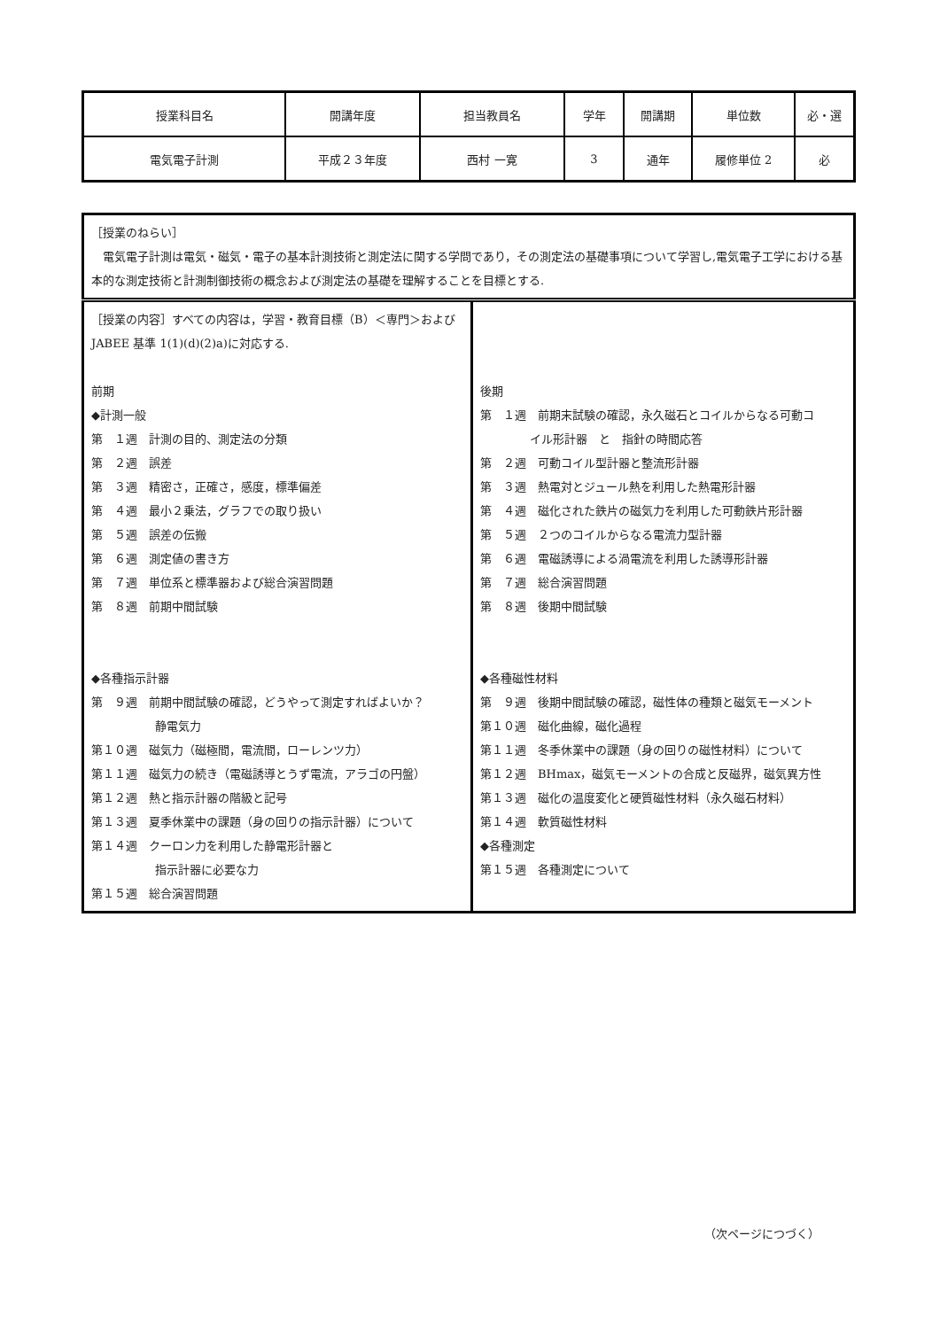| 授業科目名 | 開講年度 | 担当教員名 | 学年 | 開講期 | 単位数 | 必・選 |
| 電気電子計測 | 平成２３年度 | 西村 一寛 | 3 | 通年 | 履修単位 2 | 必 |
| ［授業のねらい］ 電気電子計測は電気・磁気・電子の基本計測技術と測定法に関する学問であり，その測定法の基礎事項について学習し,電気電子工学における基本的な測定技術と計測制御技術の概念および測定法の基礎を理解することを目標とする. | |
| ［授業の内容］すべての内容は，学習・教育目標（B）＜専門＞および JABEE 基準 1(1)(d)(2)a)に対応する. 前期 ◆計測一般 第 １週 計測の目的、測定法の分類 第 ２週 誤差 第 ３週 精密さ，正確さ，感度，標準偏差 第 ４週 最小２乗法，グラフでの取り扱い 第 ５週 誤差の伝搬 第 ６週 測定値の書き方 第 ７週 単位系と標準器および総合演習問題 第 ８週 前期中間試験 ◆各種指示計器 第 ９週 前期中間試験の確認，どうやって測定すればよいか？ 静電気力 第１０週 磁気力（磁極間，電流間，ローレンツ力） 第１１週 磁気力の続き（電磁誘導とうず電流，アラゴの円盤） 第１２週 熱と指示計器の階級と記号 第１３週 夏季休業中の課題（身の回りの指示計器）について 第１４週 クーロン力を利用した静電形計器と 指示計器に必要な力 第１５週 総合演習問題 | 後期 第 １週 前期末試験の確認，永久磁石とコイルからなる可動コ イル形計器 と 指針の時間応答 第 ２週 可動コイル型計器と整流形計器 第 ３週 熱電対とジュール熱を利用した熱電形計器 第 ４週 磁化された鉄片の磁気力を利用した可動鉄片形計器 第 ５週 ２つのコイルからなる電流力型計器 第 ６週 電磁誘導による渦電流を利用した誘導形計器 第 ７週 総合演習問題 第 ８週 後期中間試験 ◆各種磁性材料 第 ９週 後期中間試験の確認，磁性体の種類と磁気モーメント 第１０週 磁化曲線，磁化過程 第１１週 冬季休業中の課題（身の回りの磁性材料）について 第１２週 BHmax，磁気モーメントの合成と反磁界，磁気異方性 第１３週 磁化の温度変化と硬質磁性材料（永久磁石材料） 第１４週 軟質磁性材料 ◆各種測定 第１５週 各種測定について |
（次ページにつづく）